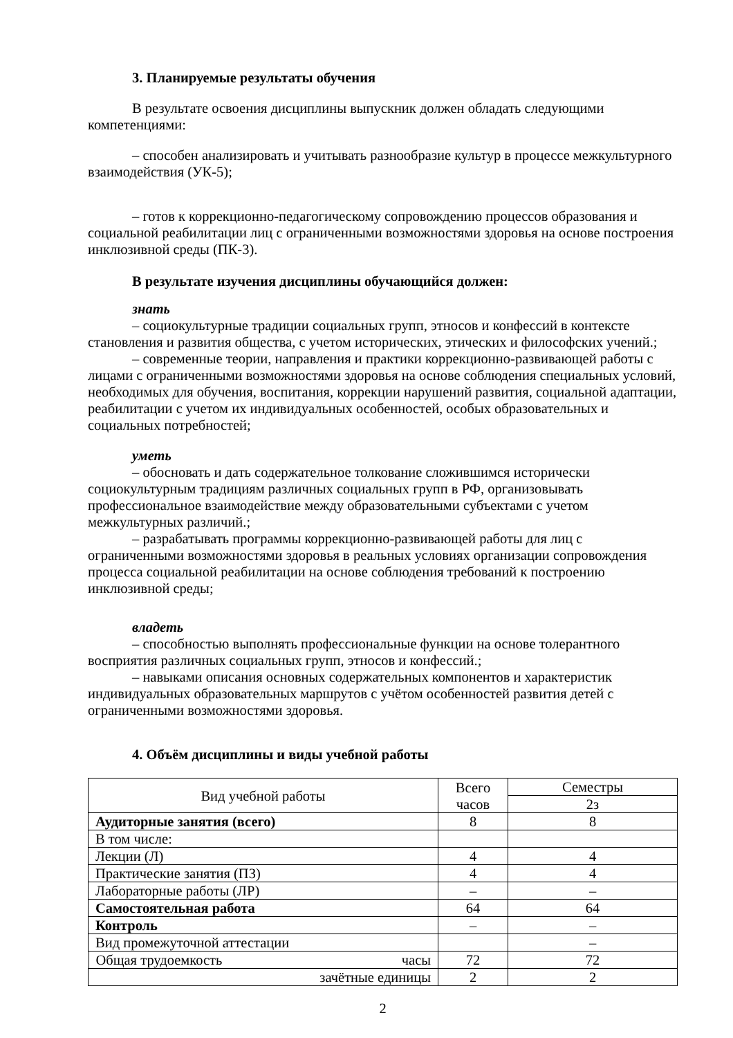3. Планируемые результаты обучения
В результате освоения дисциплины выпускник должен обладать следующими компетенциями:
– способен анализировать и учитывать разнообразие культур в процессе межкультурного взаимодействия (УК-5);
– готов к коррекционно-педагогическому сопровождению процессов образования и социальной реабилитации лиц с ограниченными возможностями здоровья на основе построения инклюзивной среды (ПК-3).
В результате изучения дисциплины обучающийся должен:
знать
– социокультурные традиции социальных групп, этносов и конфессий в контексте становления и развития общества, с учетом исторических, этических и философских учений.;
– современные теории, направления и практики коррекционно-развивающей работы с лицами с ограниченными возможностями здоровья на основе соблюдения специальных условий, необходимых для обучения, воспитания, коррекции нарушений развития, социальной адаптации, реабилитации с учетом их индивидуальных особенностей, особых образовательных и социальных потребностей;
уметь
– обосновать и дать содержательное толкование сложившимся исторически социокультурным традициям различных социальных групп в РФ, организовывать профессиональное взаимодействие между образовательными субъектами с учетом межкультурных различий.;
– разрабатывать программы коррекционно-развивающей работы для лиц с ограниченными возможностями здоровья в реальных условиях организации сопровождения процесса социальной реабилитации на основе соблюдения требований к построению инклюзивной среды;
владеть
– способностью выполнять профессиональные функции на основе толерантного восприятия различных социальных групп, этносов и конфессий.;
– навыками описания основных содержательных компонентов и характеристик индивидуальных образовательных маршрутов с учётом особенностей развития детей с ограниченными возможностями здоровья.
4. Объём дисциплины и виды учебной работы
| Вид учебной работы | Всего часов | Семестры |
| | | 2з |
| Аудиторные занятия (всего) | 8 | 8 |
| В том числе: | | |
| Лекции (Л) | 4 | 4 |
| Практические занятия (ПЗ) | 4 | 4 |
| Лабораторные работы (ЛР) | – | – |
| Самостоятельная работа | 64 | 64 |
| Контроль | – | – |
| Вид промежуточной аттестации | | – |
| Общая трудоемкость часы | 72 | 72 |
| зачётные единицы | 2 | 2 |
2